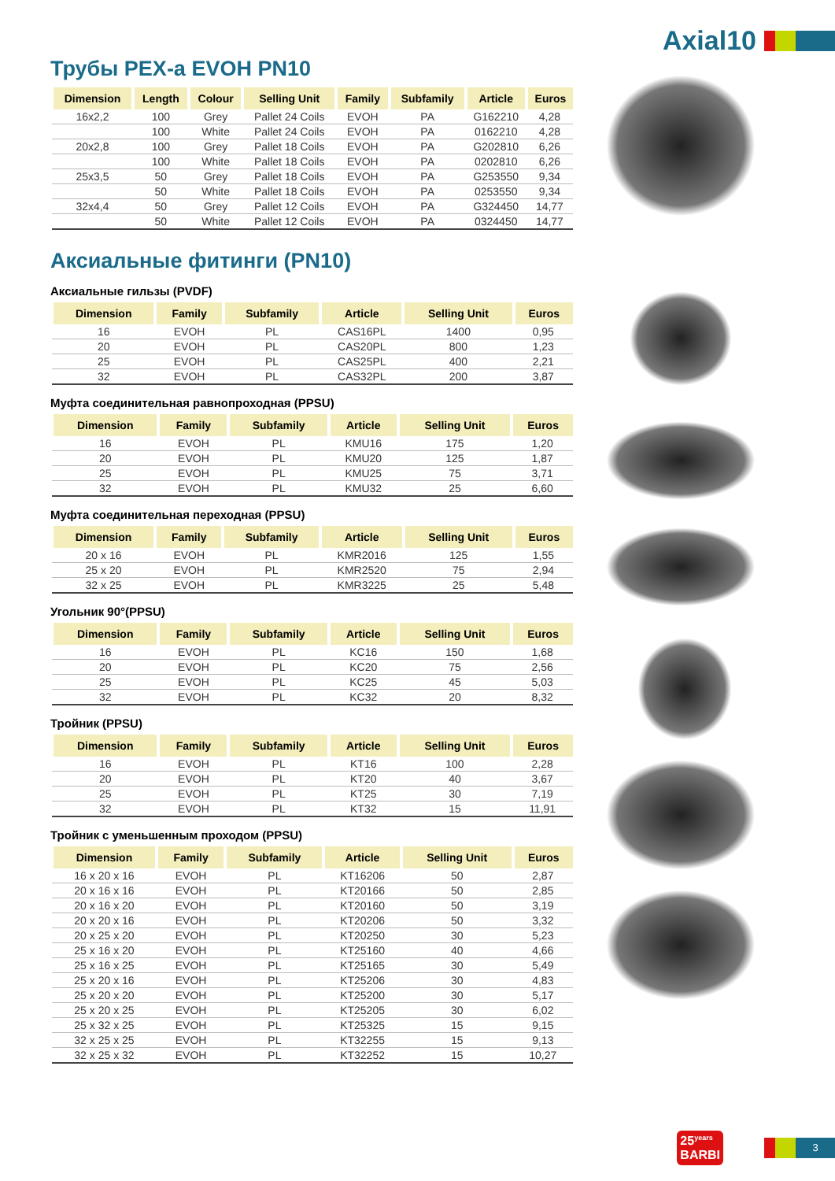Axial10
Трубы PEX-a EVOH PN10
| Dimension | Length | Colour | Selling Unit | Family | Subfamily | Article | Euros |
| --- | --- | --- | --- | --- | --- | --- | --- |
| 16x2,2 | 100 | Grey | Pallet 24 Coils | EVOH | PA | G162210 | 4,28 |
| | 100 | White | Pallet 24 Coils | EVOH | PA | 0162210 | 4,28 |
| 20x2,8 | 100 | Grey | Pallet 18 Coils | EVOH | PA | G202810 | 6,26 |
| | 100 | White | Pallet 18 Coils | EVOH | PA | 0202810 | 6,26 |
| 25x3,5 | 50 | Grey | Pallet 18 Coils | EVOH | PA | G253550 | 9,34 |
| | 50 | White | Pallet 18 Coils | EVOH | PA | 0253550 | 9,34 |
| 32x4,4 | 50 | Grey | Pallet 12 Coils | EVOH | PA | G324450 | 14,77 |
| | 50 | White | Pallet 12 Coils | EVOH | PA | 0324450 | 14,77 |
Аксиальные фитинги (PN10)
Аксиальные гильзы (PVDF)
| Dimension | Family | Subfamily | Article | Selling Unit | Euros |
| --- | --- | --- | --- | --- | --- |
| 16 | EVOH | PL | CAS16PL | 1400 | 0,95 |
| 20 | EVOH | PL | CAS20PL | 800 | 1,23 |
| 25 | EVOH | PL | CAS25PL | 400 | 2,21 |
| 32 | EVOH | PL | CAS32PL | 200 | 3,87 |
Муфта соединительная равнопроходная (PPSU)
| Dimension | Family | Subfamily | Article | Selling Unit | Euros |
| --- | --- | --- | --- | --- | --- |
| 16 | EVOH | PL | KMU16 | 175 | 1,20 |
| 20 | EVOH | PL | KMU20 | 125 | 1,87 |
| 25 | EVOH | PL | KMU25 | 75 | 3,71 |
| 32 | EVOH | PL | KMU32 | 25 | 6,60 |
Муфта соединительная переходная (PPSU)
| Dimension | Family | Subfamily | Article | Selling Unit | Euros |
| --- | --- | --- | --- | --- | --- |
| 20 x 16 | EVOH | PL | KMR2016 | 125 | 1,55 |
| 25 x 20 | EVOH | PL | KMR2520 | 75 | 2,94 |
| 32 x 25 | EVOH | PL | KMR3225 | 25 | 5,48 |
Угольник 90°(PPSU)
| Dimension | Family | Subfamily | Article | Selling Unit | Euros |
| --- | --- | --- | --- | --- | --- |
| 16 | EVOH | PL | KC16 | 150 | 1,68 |
| 20 | EVOH | PL | KC20 | 75 | 2,56 |
| 25 | EVOH | PL | KC25 | 45 | 5,03 |
| 32 | EVOH | PL | KC32 | 20 | 8,32 |
Тройник (PPSU)
| Dimension | Family | Subfamily | Article | Selling Unit | Euros |
| --- | --- | --- | --- | --- | --- |
| 16 | EVOH | PL | KT16 | 100 | 2,28 |
| 20 | EVOH | PL | KT20 | 40 | 3,67 |
| 25 | EVOH | PL | KT25 | 30 | 7,19 |
| 32 | EVOH | PL | KT32 | 15 | 11,91 |
Тройник с уменьшенным проходом (PPSU)
| Dimension | Family | Subfamily | Article | Selling Unit | Euros |
| --- | --- | --- | --- | --- | --- |
| 16 x 20 x 16 | EVOH | PL | KT16206 | 50 | 2,87 |
| 20 x 16 x 16 | EVOH | PL | KT20166 | 50 | 2,85 |
| 20 x 16 x 20 | EVOH | PL | KT20160 | 50 | 3,19 |
| 20 x 20 x 16 | EVOH | PL | KT20206 | 50 | 3,32 |
| 20 x 25 x 20 | EVOH | PL | KT20250 | 30 | 5,23 |
| 25 x 16 x 20 | EVOH | PL | KT25160 | 40 | 4,66 |
| 25 x 16 x 25 | EVOH | PL | KT25165 | 30 | 5,49 |
| 25 x 20 x 16 | EVOH | PL | KT25206 | 30 | 4,83 |
| 25 x 20 x 20 | EVOH | PL | KT25200 | 30 | 5,17 |
| 25 x 20 x 25 | EVOH | PL | KT25205 | 30 | 6,02 |
| 25 x 32 x 25 | EVOH | PL | KT25325 | 15 | 9,15 |
| 32 x 25 x 25 | EVOH | PL | KT32255 | 15 | 9,13 |
| 32 x 25 x 32 | EVOH | PL | KT32252 | 15 | 10,27 |
25<sup>years</sup>
BARBI
3